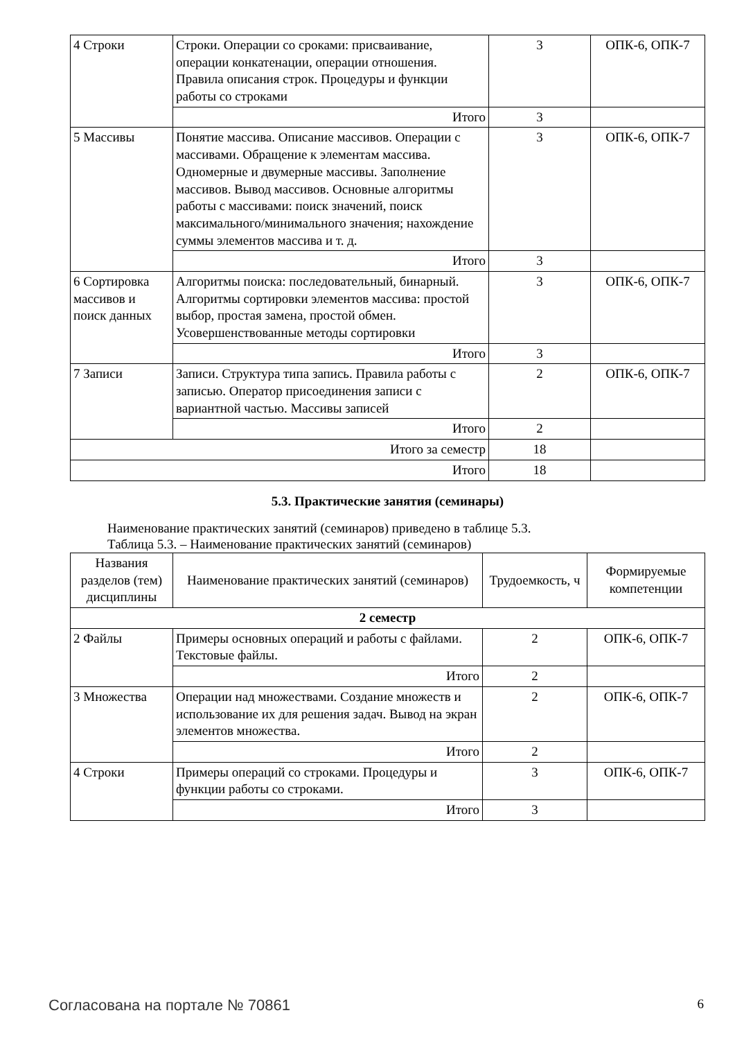| 4 Строки | Строки. Операции со сроками: присваивание, операции конкатенации, операции отношения. Правила описания строк. Процедуры и функции работы со строками | 3 | ОПК-6, ОПК-7 |
| | Итого | 3 | |
| 5 Массивы | Понятие массива. Описание массивов. Операции с массивами. Обращение к элементам массива. Одномерные и двумерные массивы. Заполнение массивов. Вывод массивов. Основные алгоритмы работы с массивами: поиск значений, поиск максимального/минимального значения; нахождение суммы элементов массива и т. д. | 3 | ОПК-6, ОПК-7 |
| | Итого | 3 | |
| 6 Сортировка массивов и поиск данных | Алгоритмы поиска: последовательный, бинарный. Алгоритмы сортировки элементов массива: простой выбор, простая замена, простой обмен. Усовершенствованные методы сортировки | 3 | ОПК-6, ОПК-7 |
| | Итого | 3 | |
| 7 Записи | Записи. Структура типа запись. Правила работы с записью. Оператор присоединения записи с вариантной частью. Массивы записей | 2 | ОПК-6, ОПК-7 |
| | Итого | 2 | |
| Итого за семестр | | 18 | |
| Итого | | 18 | |
5.3. Практические занятия (семинары)
Наименование практических занятий (семинаров) приведено в таблице 5.3.
Таблица 5.3. – Наименование практических занятий (семинаров)
| Названия разделов (тем) дисциплины | Наименование практических занятий (семинаров) | Трудоемкость, ч | Формируемые компетенции |
| --- | --- | --- | --- |
| 2 семестр | | | |
| 2 Файлы | Примеры основных операций и работы с файлами. Текстовые файлы. | 2 | ОПК-6, ОПК-7 |
| | Итого | 2 | |
| 3 Множества | Операции над множествами. Создание множеств и использование их для решения задач. Вывод на экран элементов множества. | 2 | ОПК-6, ОПК-7 |
| | Итого | 2 | |
| 4 Строки | Примеры операций со строками. Процедуры и функции работы со строками. | 3 | ОПК-6, ОПК-7 |
| | Итого | 3 | |
Согласована на портале № 70861 6